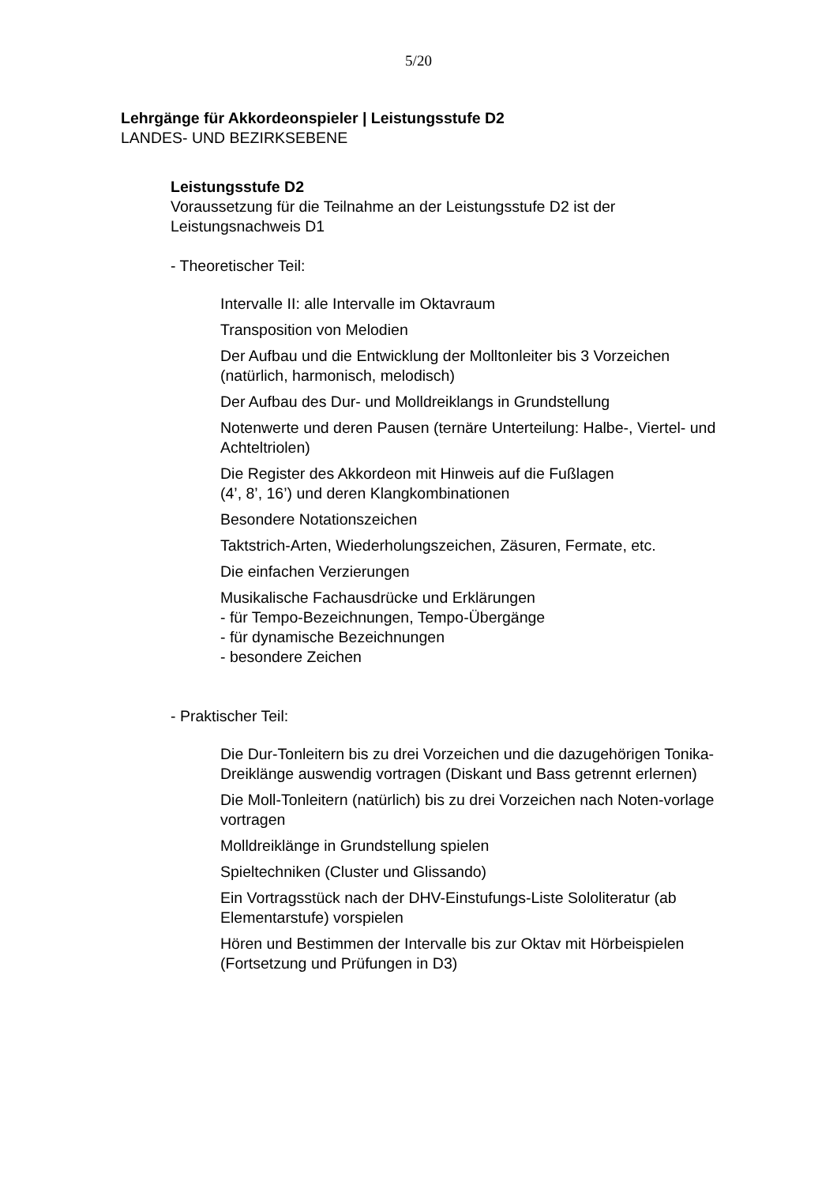5/20
Lehrgänge für Akkordeonspieler | Leistungsstufe D2
LANDES- UND BEZIRKSEBENE
Leistungsstufe D2
Voraussetzung für die Teilnahme an der Leistungsstufe D2 ist der
Leistungsnachweis D1
- Theoretischer Teil:
Intervalle II: alle Intervalle im Oktavraum
Transposition von Melodien
Der Aufbau und die Entwicklung der Molltonleiter bis 3 Vorzeichen (natürlich, harmonisch, melodisch)
Der Aufbau des Dur- und Molldreiklangs in Grundstellung
Notenwerte und deren Pausen (ternäre Unterteilung: Halbe-, Viertel- und Achteltriolen)
Die Register des Akkordeon mit Hinweis auf die Fußlagen
(4’, 8’, 16’) und deren Klangkombinationen
Besondere Notationszeichen
Taktstrich-Arten, Wiederholungszeichen, Zäsuren, Fermate, etc.
Die einfachen Verzierungen
Musikalische Fachausdrücke und Erklärungen
- für Tempo-Bezeichnungen, Tempo-Übergänge
- für dynamische Bezeichnungen
- besondere Zeichen
- Praktischer Teil:
Die Dur-Tonleitern bis zu drei Vorzeichen und die dazugehörigen Tonika-Dreiklänge auswendig vortragen (Diskant und Bass getrennt erlernen)
Die Moll-Tonleitern (natürlich) bis zu drei Vorzeichen nach Noten-vorlage vortragen
Molldreiklänge in Grundstellung spielen
Spieltechniken (Cluster und Glissando)
Ein Vortragsstück nach der DHV-Einstufungs-Liste Sololiteratur (ab Elementarstufe) vorspielen
Hören und Bestimmen der Intervalle bis zur Oktav mit Hörbeispielen (Fortsetzung und Prüfungen in D3)